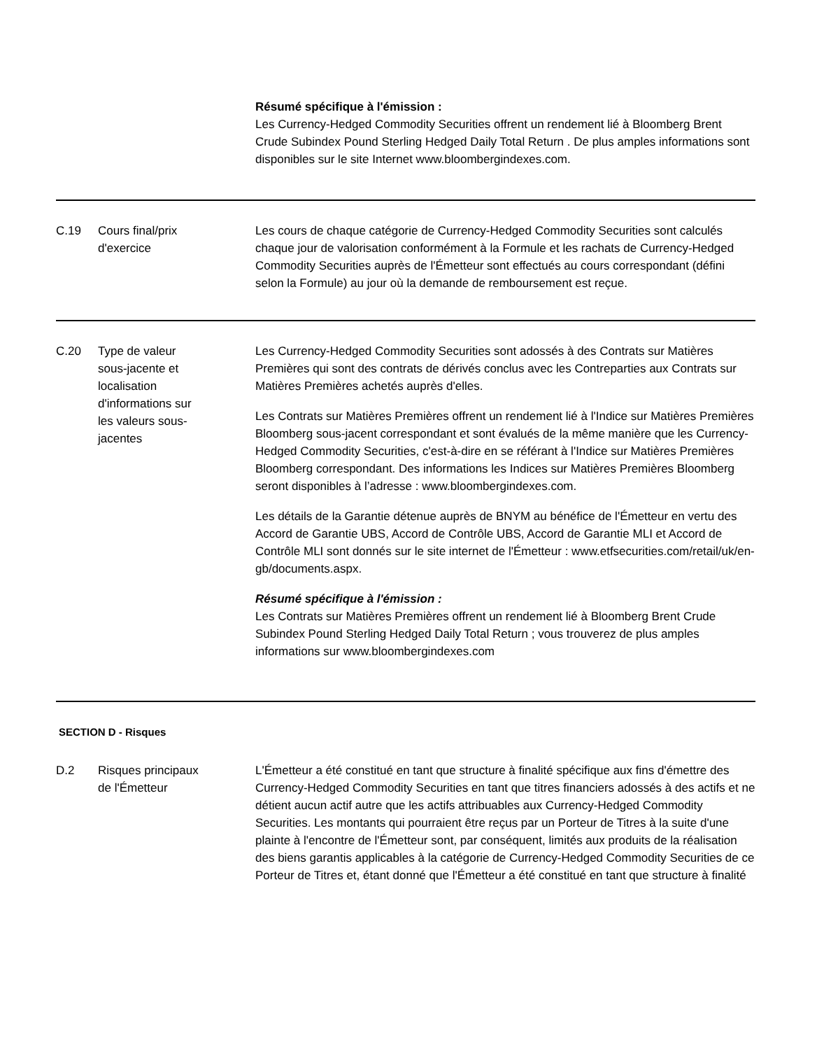| | | Résumé spécifique à l'émission : Les Currency-Hedged Commodity Securities offrent un rendement lié à Bloomberg Brent Crude Subindex Pound Sterling Hedged Daily Total Return . De plus amples informations sont disponibles sur le site Internet www.bloombergindexes.com. |
| C.19 | Cours final/prix d'exercice | Les cours de chaque catégorie de Currency-Hedged Commodity Securities sont calculés chaque jour de valorisation conformément à la Formule et les rachats de Currency-Hedged Commodity Securities auprès de l'Émetteur sont effectués au cours correspondant (défini selon la Formule) au jour où la demande de remboursement est reçue. |
| C.20 | Type de valeur sous-jacente et localisation d'informations sur les valeurs sous- jacentes | Les Currency-Hedged Commodity Securities sont adossés à des Contrats sur Matières Premières qui sont des contrats de dérivés conclus avec les Contreparties aux Contrats sur Matières Premières achetés auprès d'elles. Les Contrats sur Matières Premières offrent un rendement lié à l'Indice sur Matières Premières Bloomberg sous-jacent correspondant et sont évalués de la même manière que les Currency-Hedged Commodity Securities, c'est-à-dire en se référant à l'Indice sur Matières Premières Bloomberg correspondant. Des informations les Indices sur Matières Premières Bloomberg seront disponibles à l’adresse : www.bloombergindexes.com. Les détails de la Garantie détenue auprès de BNYM au bénéfice de l'Émetteur en vertu des Accord de Garantie UBS, Accord de Contrôle UBS, Accord de Garantie MLI et Accord de Contrôle MLI sont donnés sur le site internet de l'Émetteur : www.etfsecurities.com/retail/uk/en-gb/documents.aspx. Résumé spécifique à l'émission : Les Contrats sur Matières Premières offrent un rendement lié à Bloomberg Brent Crude Subindex Pound Sterling Hedged Daily Total Return ; vous trouverez de plus amples informations sur www.bloombergindexes.com |
| SECTION D - Risques | | |
| D.2 | Risques principaux de l'Émetteur | L'Émetteur a été constitué en tant que structure à finalité spécifique aux fins d'émettre des Currency-Hedged Commodity Securities en tant que titres financiers adossés à des actifs et ne détient aucun actif autre que les actifs attribuables aux Currency-Hedged Commodity Securities. Les montants qui pourraient être reçus par un Porteur de Titres à la suite d'une plainte à l'encontre de l'Émetteur sont, par conséquent, limités aux produits de la réalisation des biens garantis applicables à la catégorie de Currency-Hedged Commodity Securities de ce Porteur de Titres et, étant donné que l'Émetteur a été constitué en tant que structure à finalité |